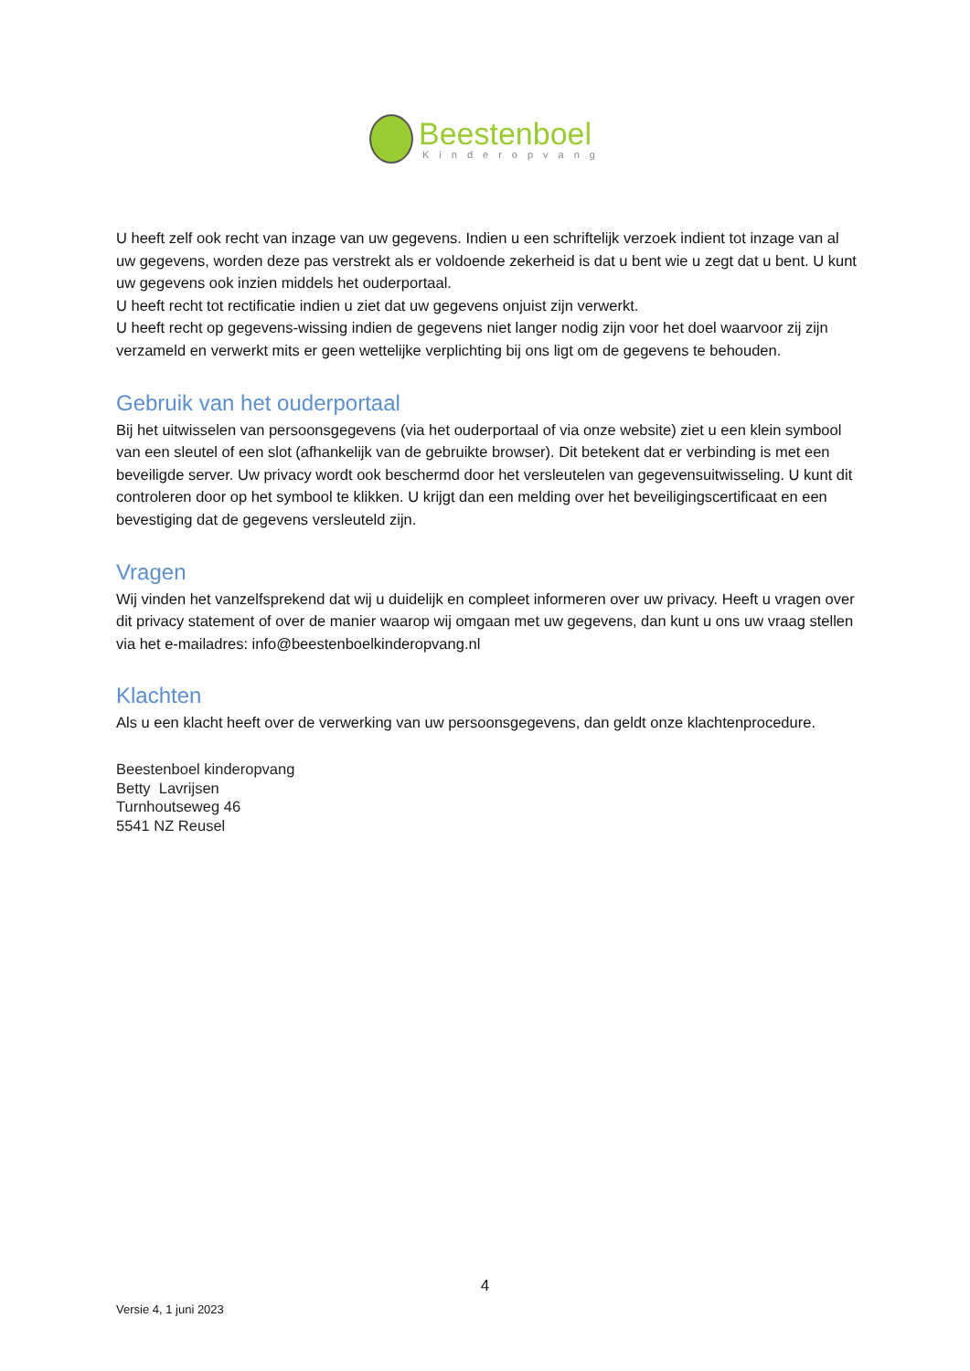Beestenboel
Kinderopvang
U heeft zelf ook recht van inzage van uw gegevens. Indien u een schriftelijk verzoek indient tot inzage van al uw gegevens, worden deze pas verstrekt als er voldoende zekerheid is dat u bent wie u zegt dat u bent. U kunt uw gegevens ook inzien middels het ouderportaal.
U heeft recht tot rectificatie indien u ziet dat uw gegevens onjuist zijn verwerkt.
U heeft recht op gegevens-wissing indien de gegevens niet langer nodig zijn voor het doel waarvoor zij zijn verzameld en verwerkt mits er geen wettelijke verplichting bij ons ligt om de gegevens te behouden.
Gebruik van het ouderportaal
Bij het uitwisselen van persoonsgegevens (via het ouderportaal of via onze website) ziet u een klein symbool van een sleutel of een slot (afhankelijk van de gebruikte browser). Dit betekent dat er verbinding is met een beveiligde server. Uw privacy wordt ook beschermd door het versleutelen van gegevensuitwisseling. U kunt dit controleren door op het symbool te klikken. U krijgt dan een melding over het beveiligingscertificaat en een bevestiging dat de gegevens versleuteld zijn.
Vragen
Wij vinden het vanzelfsprekend dat wij u duidelijk en compleet informeren over uw privacy. Heeft u vragen over dit privacy statement of over de manier waarop wij omgaan met uw gegevens, dan kunt u ons uw vraag stellen via het e-mailadres: info@beestenboelkinderopvang.nl
Klachten
Als u een klacht heeft over de verwerking van uw persoonsgegevens, dan geldt onze klachtenprocedure.
Beestenboel kinderopvang
Betty Lavrijsen
Turnhoutseweg 46
5541 NZ Reusel
4
Versie 4, 1 juni 2023